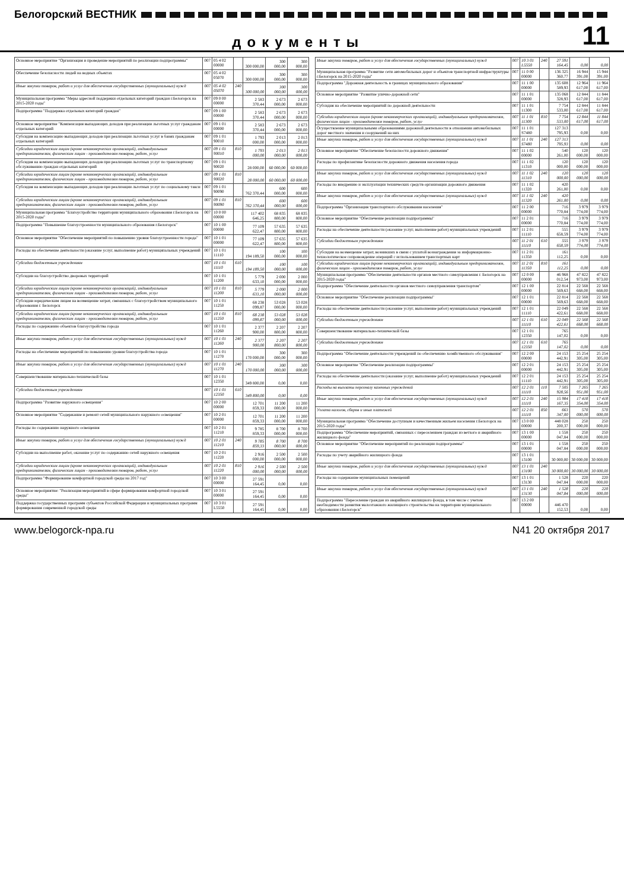Белогорский ВЕСТНИК
документы
11
| Основное мероприятие "Организация и проведение мероприятий по реализации подпрограммы" | 007 | 05 4 02 00000 | | 300 000,00 | 300 000,00 | 300 000,00 |
| Обеспечение безопасности людей на водных объектах | 007 | 05 4 02 05070 | | 300 000,00 | 300 000,00 | 300 000,00 |
| Иные закупки товаров, работ и услуг для обеспечения государственных (муниципальных) нужд | 007 | 05 4 02 05070 | 240 | 300 000,00 | 300 000,00 | 300 000,00 |
| Муниципальная программа "Меры адресной поддержки отдельных категорий граждан г.Белогорск на 2015-2020 годы" | 007 | 09 0 00 00000 | | 2 583 370,44 | 2 673 000,00 | 2 673 000,00 |
| Подпрограмма "Поддержка отдельных категорий граждан" | 007 | 09 1 00 00000 | | 2 583 370,44 | 2 673 000,00 | 2 673 000,00 |
| Основное мероприятие "Компенсация выпадающих доходов при реализации льготных услуг гражданам отдельных категорий | 007 | 09 1 01 00000 | | 2 583 370,44 | 2 673 000,00 | 2 673 000,00 |
| Субсидия на компенсацию выпадающих доходов при реализации льготных услуг в банях гражданам отдельных категорий | 007 | 09 1 01 90010 | | 1 793 000,00 | 2 013 000,00 | 2 013 000,00 |
| Субсидии юридическим лицам (кроме некоммерческих организаций), индивидуальным предпринимателям, физическим лицам - производителям товаров, работ, услуг | 007 | 09 1 01 90010 | 810 | 1 793 000,00 | 2 013 000,00 | 2 013 000,00 |
| Субсидия на компенсацию выпадающих доходов при реализации льготных услуг по транспортному обслуживанию граждан отдельных категорий | 007 | 09 1 01 90020 | | 28 000,00 | 60 000,00 | 60 000,00 |
| Субсидии юридическим лицам (кроме некоммерческих организаций), индивидуальным предпринимателям, физическим лицам - производителям товаров, работ, услуг | 007 | 09 1 01 90020 | 810 | 28 000,00 | 60 000,00 | 60 000,00 |
| Субсидия на компенсацию выпадающих доходов при реализации льготных услуг по социальному такси | 007 | 09 1 01 90090 | | 762 370,44 | 600 000,00 | 600 000,00 |
| Субсидии юридическим лицам (кроме некоммерческих организаций), индивидуальным предпринимателям, физическим лицам - производителям товаров, работ, услуг | 007 | 09 1 01 90090 | 810 | 762 370,44 | 600 000,00 | 600 000,00 |
| Муниципальная программа "Благоустройство территории муниципального образования г.Белогорск на 2015-2020 годы" | 007 | 10 0 00 00000 | | 117 402 646,25 | 68 835 800,00 | 68 835 800,00 |
| Подпрограмма "Повышение благоустроенности муниципального образования г.Белогорск" | 007 | 10 1 00 00000 | | 77 109 622,47 | 57 635 800,00 | 57 635 800,00 |
| Основное мероприятие "Обеспечение мероприятий по повышению уровня благоустроенности города" | 007 | 10 1 01 00000 | | 77 109 622,47 | 57 635 800,00 | 57 635 800,00 |
| Расходы на обеспечение деятельности (оказание услуг, выполнение работ) муниципальных учреждений | 007 | 10 1 01 11110 | | 194 189,50 | 100 000,00 | 100 000,00 |
| Субсидии бюджетным учреждениям | 007 | 10 1 01 11110 | 610 | 194 189,50 | 100 000,00 | 100 000,00 |
| Субсидии на благоустройство дворовых территорий | 007 | 10 1 01 11200 | | 5 779 633,10 | 2 000 000,00 | 2 000 000,00 |
| Субсидии юридическим лицам (кроме некоммерческих организаций), индивидуальным предпринимателям, физическим лицам - производителям товаров, работ, услуг | 007 | 10 1 01 11200 | 810 | 5 779 633,10 | 2 000 000,00 | 2 000 000,00 |
| Субсидии юридическим лицам на возмещение затрат, связанных с благоустройством муниципального образования г. Белогорск | 007 | 10 1 01 11250 | | 68 238 099,87 | 53 028 000,00 | 53 028 000,00 |
| Субсидии юридическим лицам (кроме некоммерческих организаций), индивидуальным предпринимателям, физическим лицам - производителям товаров, работ, услуг | 007 | 10 1 01 11250 | 810 | 68 238 099,87 | 53 028 000,00 | 53 028 000,00 |
| Расходы по содержанию объектов благоустройства города | 007 | 10 1 01 11260 | | 2 377 900,00 | 2 207 800,00 | 2 207 800,00 |
| Иные закупки товаров, работ и услуг для обеспечения государственных (муниципальных) нужд | 007 | 10 1 01 11260 | 240 | 2 377 900,00 | 2 207 800,00 | 2 207 800,00 |
| Расходы на обеспечение мероприятий по повышению уровня благоустройства города | 007 | 10 1 01 11270 | | 170 000,00 | 300 000,00 | 300 000,00 |
| Иные закупки товаров, работ и услуг для обеспечения государственных (муниципальных) нужд | 007 | 10 1 01 11270 | 240 | 170 000,00 | 300 000,00 | 300 000,00 |
| Совершенствование материально-технической базы | 007 | 10 1 01 12350 | | 349 800,00 | 0,00 | 0,00 |
| Субсидии бюджетным учреждениям | 007 | 10 1 01 12350 | 610 | 349 800,00 | 0,00 | 0,00 |
| Подпрограмма "Развитие наружного освещения" | 007 | 10 2 00 00000 | | 12 701 859,33 | 11 200 000,00 | 11 200 000,00 |
| Основное мероприятие "Содержание и ремонт сетей муниципального наружного освещения" | 007 | 10 2 01 00000 | | 12 701 859,33 | 11 200 000,00 | 11 200 000,00 |
| Расходы по содержанию наружного освещения | 007 | 10 2 01 11210 | | 9 785 859,33 | 8 700 000,00 | 8 700 000,00 |
| Иные закупки товаров, работ и услуг для обеспечения государственных (муниципальных) нужд | 007 | 10 2 01 11210 | 240 | 9 785 859,33 | 8 700 000,00 | 8 700 000,00 |
| Субсидии на выполнение работ, оказание услуг по содержанию сетей наружного освещения | 007 | 10 2 01 11220 | | 2 916 000,00 | 2 500 000,00 | 2 500 000,00 |
| Субсидии юридическим лицам (кроме некоммерческих организаций), индивидуальным предпринимателям, физическим лицам - производителям товаров, работ, услуг | 007 | 10 2 01 11220 | 810 | 2 916 000,00 | 2 500 000,00 | 2 500 000,00 |
| Подпрограмма "Формирование комфортной городской среды на 2017 год" | 007 | 10 3 00 00000 | | 27 591 164,45 | 0,00 | 0,00 |
| Основное мероприятие: "Реализация мероприятий в сфере формирования комфортной городской среды" | 007 | 10 3 01 00000 | | 27 591 164,45 | 0,00 | 0,00 |
| Поддержка государственных программ субъектов Российской Федерации и муниципальных программ формирования современной городской среды | 007 | 10 3 01 L5550 | | 27 591 164,45 | 0,00 | 0,00 |
| Иные закупки товаров, работ и услуг для обеспечения государственных (муниципальных) нужд | 007 | 10 3 01 L5550 | 240 | 27 591 164,45 | 0,00 | 0,00 |
| Муниципальная программа "Развитие сети автомобильных дорог и объектов транспортной инфраструктуры г.Белогорск на 2015-2020 годы" | 007 | 11 0 00 00000 | | 136 325 360,77 | 16 944 391,00 | 15 944 391,00 |
| Подпрограмма "Дорожная деятельность в границах муниципального образования" | 007 | 11 1 00 00000 | | 135 608 589,93 | 12 964 617,00 | 11 964 617,00 |
| Основное мероприятие "Развитие улично-дорожной сети" | 007 | 11 1 01 00000 | | 135 068 328,93 | 12 844 617,00 | 11 844 617,00 |
| Субсидия на обеспечение мероприятий по дорожной деятельности | 007 | 11 1 01 11300 | | 7 754 533,00 | 12 844 617,00 | 11 844 617,00 |
| Субсидии юридическим лицам (кроме некоммерческих организаций), индивидуальным предпринимателям, физическим лицам - производителям товаров, работ, услуг | 007 | 11 1 01 11300 | 810 | 7 754 533,00 | 12 844 617,00 | 11 844 617,00 |
| Осуществление муниципальными образованиями дорожной деятельности в отношении автомобильных дорог местного значения и сооружений на них | 007 | 11 1 01 S7480 | | 127 313 795,93 | 0,00 | 0,00 |
| Иные закупки товаров, работ и услуг для обеспечения государственных (муниципальных) нужд | 007 | 11 1 01 S7480 | 240 | 127 313 795,93 | 0,00 | 0,00 |
| Основное мероприятие "Обеспечение безопасности дорожного движения" | 007 | 11 1 02 00000 | | 540 261,00 | 120 000,00 | 120 000,00 |
| Расходы по профилактике безопасности дорожного движения населения города | 007 | 11 1 02 11310 | | 120 000,00 | 120 000,00 | 120 000,00 |
| Иные закупки товаров, работ и услуг для обеспечения государственных (муниципальных) нужд | 007 | 11 1 02 11310 | 240 | 120 000,00 | 120 000,00 | 120 000,00 |
| Расходы по внедрению и эксплуатации технических средств организации дорожного движения | 007 | 11 1 02 11320 | | 420 261,00 | 0,00 | 0,00 |
| Иные закупки товаров, работ и услуг для обеспечения государственных (муниципальных) нужд | 007 | 11 1 02 11320 | 240 | 420 261,00 | 0,00 | 0,00 |
| Подпрограмма "Организация транспортного обслуживания населения" | 007 | 11 2 00 00000 | | 716 770,84 | 3 979 774,00 | 3 979 774,00 |
| Основное мероприятие "Обеспечение реализации подпрограммы" | 007 | 11 2 01 00000 | | 716 770,84 | 3 979 774,00 | 3 979 774,00 |
| Расходы на обеспечение деятельности (оказание услуг, выполнение работ) муниципальных учреждений | 007 | 11 2 01 11110 | | 555 658,59 | 3 979 774,00 | 3 979 774,00 |
| Субсидии бюджетным учреждениям | 007 | 11 2 01 11110 | 610 | 555 658,59 | 3 979 774,00 | 3 979 774,00 |
| Субсидии на возмещение затрат, возникших в связи с уплатой вознаграждения за информационно-технологическое сопровождение операций с использованием транспортных карт | 007 | 11 2 01 11350 | | 161 112,25 | 0,00 | 0,00 |
| Субсидии юридическим лицам (кроме некоммерческих организаций), индивидуальным предпринимателям, физическим лицам - производителям товаров, работ, услуг | 007 | 11 2 01 11350 | 810 | 161 112,25 | 0,00 | 0,00 |
| Муниципальная программа "Обеспечение деятельности органов местного самоуправления г. Белогорск на 2015-2020 годы" | 007 | 12 0 00 00000 | | 46 968 012,54 | 47 822 973,00 | 47 822 973,00 |
| Подпрограмма "Обеспечение деятельности органов местного самоуправления транспортом" | 007 | 12 1 00 00000 | | 22 814 569,63 | 22 568 668,00 | 22 568 668,00 |
| Основное мероприятие "Обеспечение реализации подпрограммы" | 007 | 12 1 01 00000 | | 22 814 569,63 | 22 568 668,00 | 22 568 668,00 |
| Расходы на обеспечение деятельности (оказание услуг, выполнение работ) муниципальных учреждений | 007 | 12 1 01 11110 | | 22 049 422,61 | 22 568 668,00 | 22 568 668,00 |
| Субсидии бюджетным учреждениям | 007 | 12 1 01 11110 | 610 | 22 049 422,61 | 22 568 668,00 | 22 568 668,00 |
| Совершенствование материально-технической базы | 007 | 12 1 01 12350 | | 765 147,02 | 0,00 | 0,00 |
| Субсидии бюджетным учреждениям | 007 | 12 1 01 12350 | 610 | 765 147,02 | 0,00 | 0,00 |
| Подпрограмма "Обеспечение деятельности учреждений по обеспечению хозяйственного обслуживания" | 007 | 12 2 00 00000 | | 24 153 442,91 | 25 254 305,00 | 25 254 305,00 |
| Основное мероприятие "Обеспечение реализации подпрограммы" | 007 | 12 2 01 00000 | | 24 153 442,91 | 25 254 305,00 | 25 254 305,00 |
| Расходы на обеспечение деятельности (оказание услуг, выполнение работ) муниципальных учреждений | 007 | 12 2 01 11110 | | 24 153 442,91 | 25 254 305,00 | 25 254 305,00 |
| Расходы на выплаты персоналу казенных учреждений | 007 | 12 2 01 11110 | 110 | 7 505 928,56 | 7 265 951,00 | 7 265 951,00 |
| Иные закупки товаров, работ и услуг для обеспечения государственных (муниципальных) нужд | 007 | 12 2 01 11110 | 240 | 15 984 167,35 | 17 418 354,00 | 17 418 354,00 |
| Уплата налогов, сборов и иных платежей | 007 | 12 2 01 11110 | 850 | 663 347,00 | 570 000,00 | 570 000,00 |
| Муниципальная программа "Обеспечение доступным и качественным жильем населения г.Белогорск на 2015-2020 годы" | 007 | 13 0 00 00000 | | 448 028 200,37 | 250 000,00 | 250 000,00 |
| Подпрограмма "Обеспечение мероприятий, связанных с переселением граждан из ветхого и аварийного жилищного фонда" | 007 | 13 1 00 00000 | | 1 558 047,84 | 250 000,00 | 250 000,00 |
| Основное мероприятие "Обеспечение мероприятий по реализации подпрограммы" | 007 | 13 1 01 00000 | | 1 558 047,84 | 250 000,00 | 250 000,00 |
| Расходы по учету аварийного жилищного фонда | 007 | 13 1 01 13100 | | 30 000,00 | 30 000,00 | 30 000,00 |
| Иные закупки товаров, работ и услуг для обеспечения государственных (муниципальных) нужд | 007 | 13 1 01 13100 | 240 | 30 000,00 | 30 000,00 | 30 000,00 |
| Расходы на содержание муниципальных помещений | 007 | 13 1 01 13130 | | 1 528 047,84 | 220 000,00 | 220 000,00 |
| Иные закупки товаров, работ и услуг для обеспечения государственных (муниципальных) нужд | 007 | 13 1 01 13130 | 240 | 1 528 047,84 | 220 000,00 | 220 000,00 |
| Подпрограмма "Переселение граждан из аварийного жилищного фонда, в том числе с учетом необходимости развития малоэтажного жилищного строительства на территории муниципального образования г.Белогорск" | 007 | 13 2 00 00000 | | 446 470 152,53 | 0,00 | 0,00 |
www.belogorck-npa.ru N41 20 октября 2017